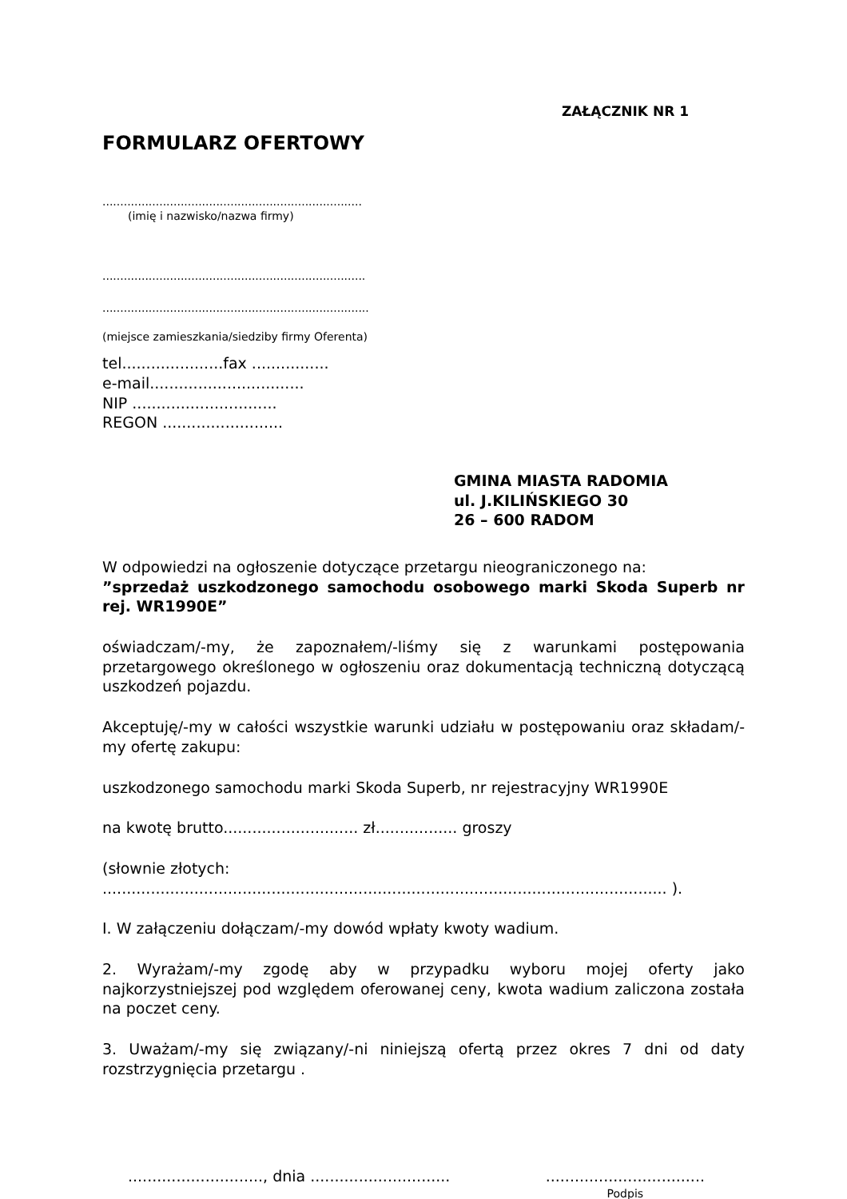ZAŁĄCZNIK NR 1
FORMULARZ OFERTOWY
.........................................................................
(imię i nazwisko/nazwa firmy)
..........................................................................
...........................................................................
(miejsce zamieszkania/siedziby firmy Oferenta)
tel.....................fax ................
e-mail................................
NIP ..............................
REGON .........................
GMINA MIASTA RADOMIA
ul. J.KILIŃSKIEGO 30
26 – 600 RADOM
W odpowiedzi na ogłoszenie dotyczące przetargu nieograniczonego na:
”sprzedaż uszkodzonego samochodu osobowego marki Skoda Superb nr rej. WR1990E”
oświadczam/-my, że zapoznałem/-liśmy się z warunkami postępowania przetargowego określonego w ogłoszeniu oraz dokumentacją techniczną dotyczącą uszkodzeń pojazdu.
Akceptuję/-my w całości wszystkie warunki udziału w postępowaniu oraz składam/-my ofertę zakupu:
uszkodzonego samochodu marki Skoda Superb, nr rejestracyjny WR1990E
na kwotę brutto............................ zł................. groszy
(słownie złotych: ..................................................................................................................... ).
I. W załączeniu dołączam/-my dowód wpłaty kwoty wadium.
2. Wyrażam/-my zgodę aby w przypadku wyboru mojej oferty jako najkorzystniejszej pod względem oferowanej ceny, kwota wadium zaliczona została na poczet ceny.
3. Uważam/-my się związany/-ni niniejszą ofertą przez okres 7 dni od daty rozstrzygnięcia przetargu .
............................, dnia .............................
.................................
Podpis